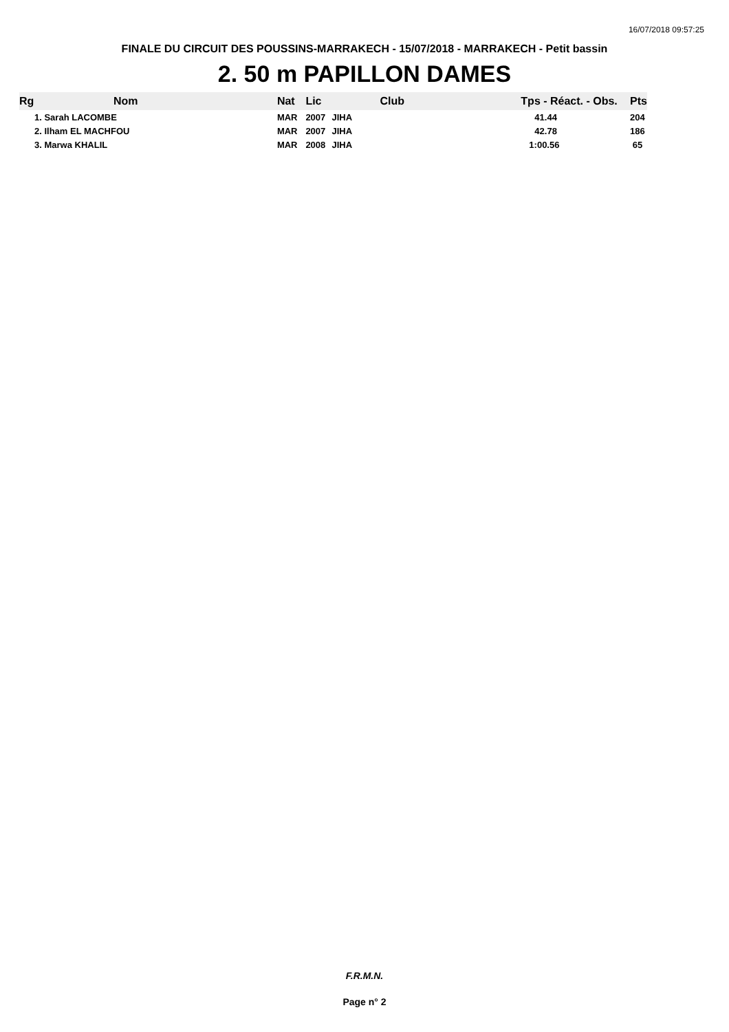16/07/2018 09:57:25
FINALE DU CIRCUIT DES POUSSINS-MARRAKECH - 15/07/2018 - MARRAKECH - Petit bassin
2. 50 m PAPILLON DAMES
| Rg | Nom | Nat | Lic | Club | Tps - Réact. - Obs. | Pts |
| --- | --- | --- | --- | --- | --- | --- |
| 1. Sarah LACOMBE | | MAR | 2007 | JIHA | 41.44 | 204 |
| 2. Ilham EL MACHFOU | | MAR | 2007 | JIHA | 42.78 | 186 |
| 3. Marwa KHALIL | | MAR | 2008 | JIHA | 1:00.56 | 65 |
F.R.M.N.
Page n° 2